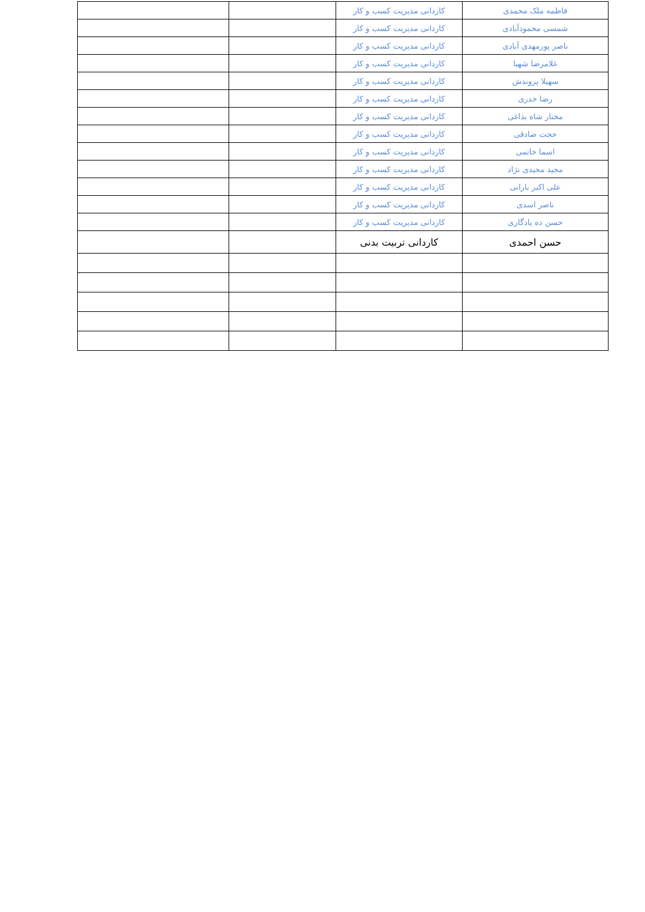| فاطمه ملک محمدی | کاردانی مدیریت کسب و کار | | |
| شمسی محمودآبادی | کاردانی مدیریت کسب و کار | | |
| ناصر پورمهدی آبادی | کاردانی مدیریت کسب و کار | | |
| غلامرضا شهبا | کاردانی مدیریت کسب و کار | | |
| سهیلا پروندش | کاردانی مدیریت کسب و کار | | |
| رضا خدری | کاردانی مدیریت کسب و کار | | |
| مختار شاه بداغی | کاردانی مدیریت کسب و کار | | |
| حجت صادقی | کاردانی مدیریت کسب و کار | | |
| اسما خاتمی | کاردانی مدیریت کسب و کار | | |
| مجید مجیدی نژاد | کاردانی مدیریت کسب و کار | | |
| علی اکبر بارانی | کاردانی مدیریت کسب و کار | | |
| ناصر اسدی | کاردانی مدیریت کسب و کار | | |
| حسن ده یادگاری | کاردانی مدیریت کسب و کار | | |
| حسن احمدی | کاردانی تربیت بدنی | | |